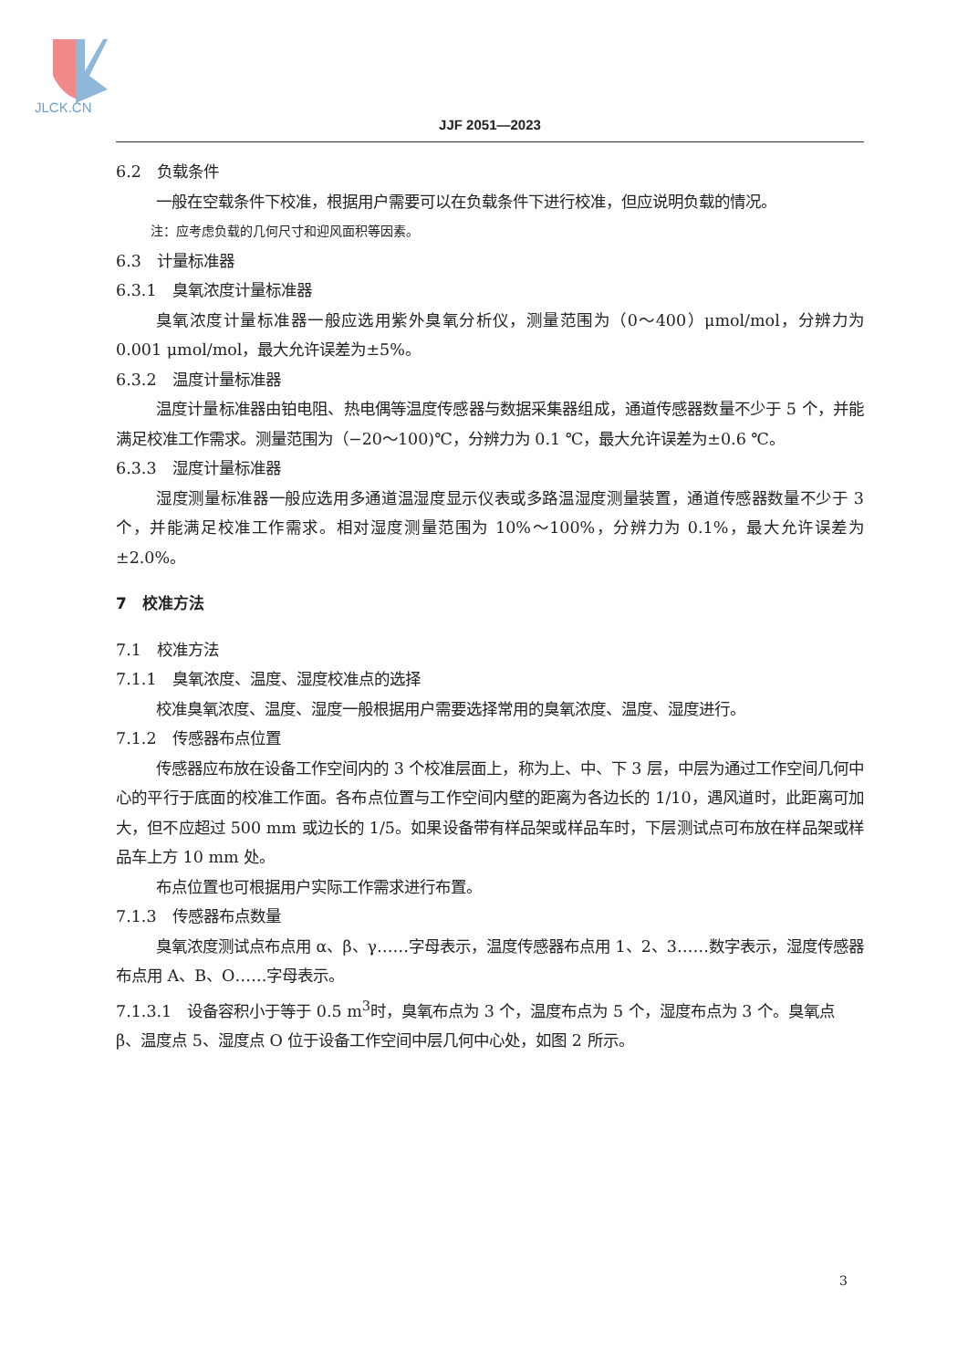JLCK.CN
JJF 2051—2023
6.2　负载条件
一般在空载条件下校准，根据用户需要可以在负载条件下进行校准，但应说明负载的情况。
注：应考虑负载的几何尺寸和迎风面积等因素。
6.3　计量标准器
6.3.1　臭氧浓度计量标准器
臭氧浓度计量标准器一般应选用紫外臭氧分析仪，测量范围为（0～400）μmol/mol，分辨力为 0.001 μmol/mol，最大允许误差为±5%。
6.3.2　温度计量标准器
温度计量标准器由铂电阻、热电偶等温度传感器与数据采集器组成，通道传感器数量不少于 5 个，并能满足校准工作需求。测量范围为（−20～100)℃，分辨力为 0.1 ℃，最大允许误差为±0.6 ℃。
6.3.3　湿度计量标准器
湿度测量标准器一般应选用多通道温湿度显示仪表或多路温湿度测量装置，通道传感器数量不少于 3 个，并能满足校准工作需求。相对湿度测量范围为 10%～100%，分辨力为 0.1%，最大允许误差为±2.0%。
7　校准方法
7.1　校准方法
7.1.1　臭氧浓度、温度、湿度校准点的选择
校准臭氧浓度、温度、湿度一般根据用户需要选择常用的臭氧浓度、温度、湿度进行。
7.1.2　传感器布点位置
传感器应布放在设备工作空间内的 3 个校准层面上，称为上、中、下 3 层，中层为通过工作空间几何中心的平行于底面的校准工作面。各布点位置与工作空间内壁的距离为各边长的 1/10，遇风道时，此距离可加大，但不应超过 500 mm 或边长的 1/5。如果设备带有样品架或样品车时，下层测试点可布放在样品架或样品车上方 10 mm 处。
布点位置也可根据用户实际工作需求进行布置。
7.1.3　传感器布点数量
臭氧浓度测试点布点用 α、β、γ……字母表示，温度传感器布点用 1、2、3……数字表示，湿度传感器布点用 A、B、O……字母表示。
7.1.3.1　设备容积小于等于 0.5 m<sup>3</sup>时，臭氧布点为 3 个，温度布点为 5 个，湿度布点为 3 个。臭氧点 β、温度点 5、湿度点 O 位于设备工作空间中层几何中心处，如图 2 所示。
3